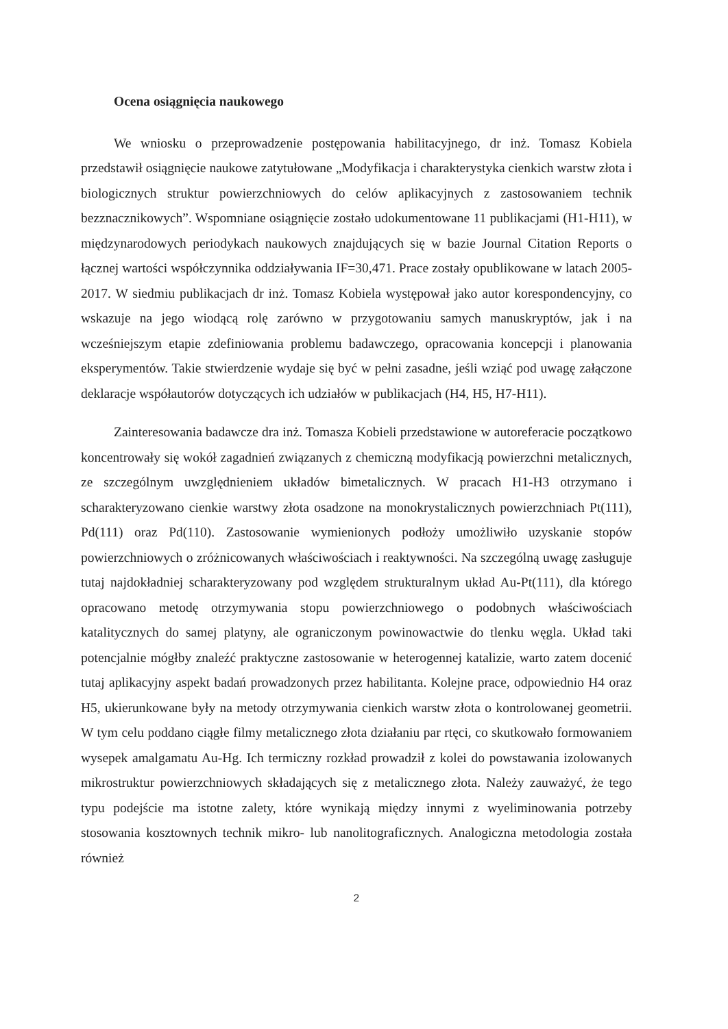Ocena osiągnięcia naukowego
We wniosku o przeprowadzenie postępowania habilitacyjnego, dr inż. Tomasz Kobiela przedstawił osiągnięcie naukowe zatytułowane „Modyfikacja i charakterystyka cienkich warstw złota i biologicznych struktur powierzchniowych do celów aplikacyjnych z zastosowaniem technik bezznacznikowych”. Wspomniane osiągnięcie zostało udokumentowane 11 publikacjami (H1-H11), w międzynarodowych periodykach naukowych znajdujących się w bazie Journal Citation Reports o łącznej wartości współczynnika oddziaływania IF=30,471. Prace zostały opublikowane w latach 2005-2017. W siedmiu publikacjach dr inż. Tomasz Kobiela występował jako autor korespondencyjny, co wskazuje na jego wiodącą rolę zarówno w przygotowaniu samych manuskryptów, jak i na wcześniejszym etapie zdefiniowania problemu badawczego, opracowania koncepcji i planowania eksperymentów. Takie stwierdzenie wydaje się być w pełni zasadne, jeśli wziąć pod uwagę załączone deklaracje współautorów dotyczących ich udziałów w publikacjach (H4, H5, H7-H11).
Zainteresowania badawcze dra inż. Tomasza Kobieli przedstawione w autoreferacie początkowo koncentrowały się wokół zagadnień związanych z chemiczną modyfikacją powierzchni metalicznych, ze szczególnym uwzględnieniem układów bimetalicznych. W pracach H1-H3 otrzymano i scharakteryzowano cienkie warstwy złota osadzone na monokrystalicznych powierzchniach Pt(111), Pd(111) oraz Pd(110). Zastosowanie wymienionych podłoży umożliwiło uzyskanie stopów powierzchniowych o zróżnicowanych właściwościach i reaktywności. Na szczególną uwagę zasługuje tutaj najdokładniej scharakteryzowany pod względem strukturalnym układ Au-Pt(111), dla którego opracowano metodę otrzymywania stopu powierzchniowego o podobnych właściwościach katalitycznych do samej platyny, ale ograniczonym powinowactwie do tlenku węgla. Układ taki potencjalnie mógłby znaleźć praktyczne zastosowanie w heterogennej katalizie, warto zatem docenić tutaj aplikacyjny aspekt badań prowadzonych przez habilitanta. Kolejne prace, odpowiednio H4 oraz H5, ukierunkowane były na metody otrzymywania cienkich warstw złota o kontrolowanej geometrii. W tym celu poddano ciągłe filmy metalicznego złota działaniu par rtęci, co skutkowało formowaniem wysepek amalgamatu Au-Hg. Ich termiczny rozkład prowadził z kolei do powstawania izolowanych mikrostruktur powierzchniowych składających się z metalicznego złota. Należy zauważyć, że tego typu podejście ma istotne zalety, które wynikają między innymi z wyeliminowania potrzeby stosowania kosztownych technik mikro- lub nanolitograficznych. Analogiczna metodologia została również
2